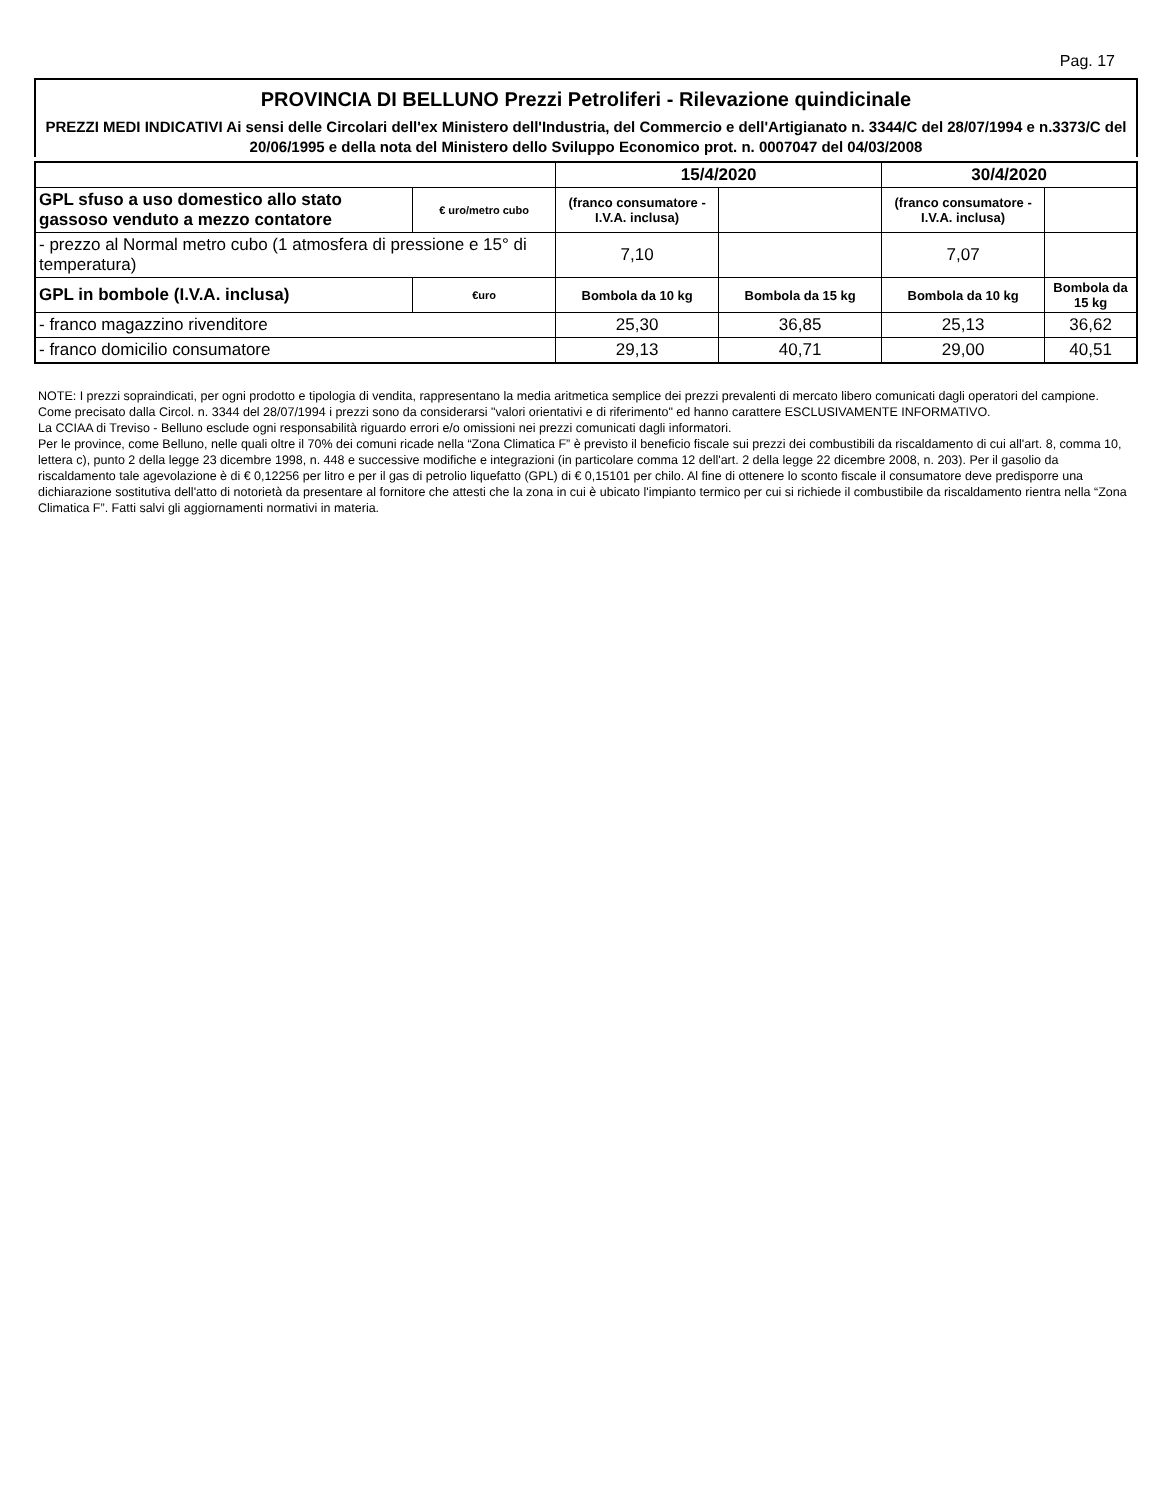Pag. 17
PROVINCIA DI BELLUNO Prezzi Petroliferi - Rilevazione quindicinale
PREZZI MEDI INDICATIVI Ai sensi delle Circolari dell'ex Ministero dell'Industria, del Commercio e dell'Artigianato n. 3344/C del 28/07/1994 e n.3373/C del 20/06/1995 e della nota del Ministero dello Sviluppo Economico prot. n. 0007047 del 04/03/2008
| | | 15/4/2020 | | 30/4/2020 | |
| --- | --- | --- | --- | --- | --- |
| GPL sfuso a uso domestico allo stato gassoso venduto a mezzo contatore | € uro/metro cubo | (franco consumatore - I.V.A. inclusa) | | (franco consumatore - I.V.A. inclusa) | |
| - prezzo al Normal metro cubo (1 atmosfera di pressione e 15° di temperatura) | | 7,10 | | 7,07 | |
| GPL in bombole (I.V.A. inclusa) | €uro | Bombola da 10 kg | Bombola da 15 kg | Bombola da 10 kg | Bombola da 15 kg |
| - franco magazzino rivenditore | | 25,30 | 36,85 | 25,13 | 36,62 |
| - franco domicilio consumatore | | 29,13 | 40,71 | 29,00 | 40,51 |
NOTE: I prezzi sopraindicati, per ogni prodotto e tipologia di vendita, rappresentano la media aritmetica semplice dei prezzi prevalenti di mercato libero comunicati dagli operatori del campione. Come precisato dalla Circol. n. 3344 del 28/07/1994 i prezzi sono da considerarsi "valori orientativi e di riferimento" ed hanno carattere ESCLUSIVAMENTE INFORMATIVO.
La CCIAA di Treviso - Belluno esclude ogni responsabilità riguardo errori e/o omissioni nei prezzi comunicati dagli informatori.
Per le province, come Belluno, nelle quali oltre il 70% dei comuni ricade nella “Zona Climatica F” è previsto il beneficio fiscale sui prezzi dei combustibili da riscaldamento di cui all'art. 8, comma 10, lettera c), punto 2 della legge 23 dicembre 1998, n. 448 e successive modifiche e integrazioni (in particolare comma 12 dell'art. 2 della legge 22 dicembre 2008, n. 203). Per il gasolio da riscaldamento tale agevolazione è di € 0,12256 per litro e per il gas di petrolio liquefatto (GPL) di € 0,15101 per chilo. Al fine di ottenere lo sconto fiscale il consumatore deve predisporre una dichiarazione sostitutiva dell'atto di notorietà da presentare al fornitore che attesti che la zona in cui è ubicato l'impianto termico per cui si richiede il combustibile da riscaldamento rientra nella “Zona Climatica F”. Fatti salvi gli aggiornamenti normativi in materia.